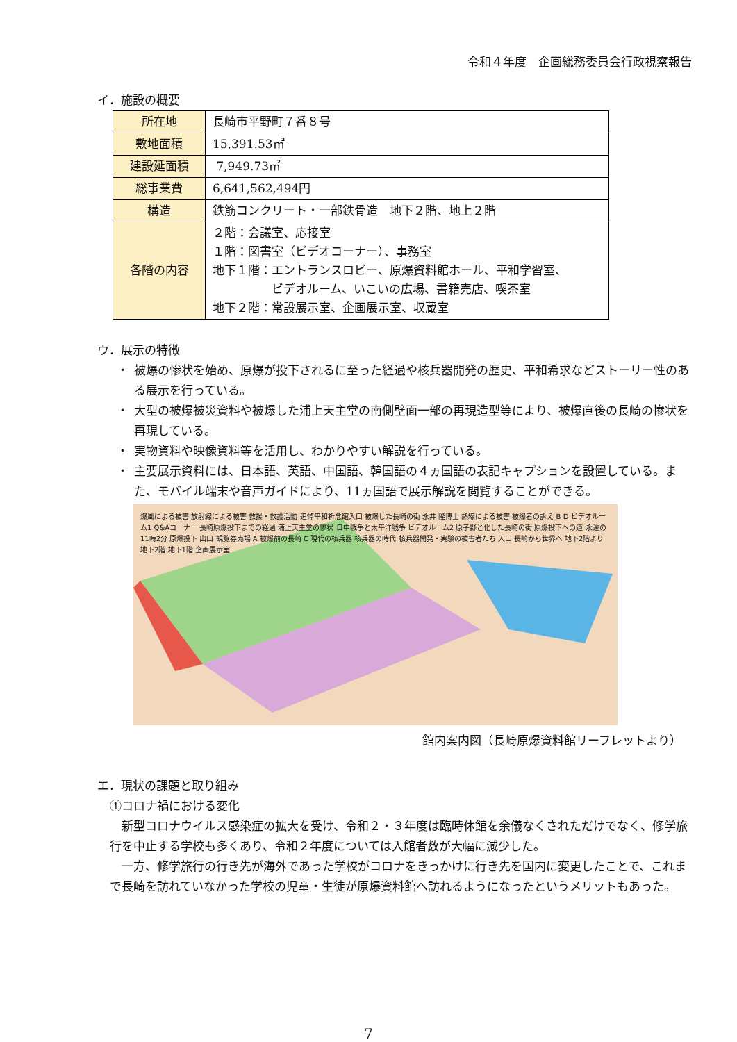令和４年度　企画総務委員会行政視察報告
イ．施設の概要
| 所在地 | 長崎市平野町７番８号 |
| 敷地面積 | 15,391.53㎡ |
| 建設延面積 | 7,949.73㎡ |
| 総事業費 | 6,641,562,494円 |
| 構造 | 鉄筋コンクリート・一部鉄骨造 地下２階、地上２階 |
| 各階の内容 | ２階：会議室、応接室 １階：図書室（ビデオコーナー）、事務室 地下１階：エントランスロビー、原爆資料館ホール、平和学習室、 ビデオルーム、いこいの広場、書籍売店、喫茶室 地下２階：常設展示室、企画展示室、収蔵室 |
ウ．展示の特徴
・ 被爆の惨状を始め、原爆が投下されるに至った経過や核兵器開発の歴史、平和希求などストーリー性のある展示を行っている。
・ 大型の被爆被災資料や被爆した浦上天主堂の南側壁面一部の再現造型等により、被爆直後の長崎の惨状を再現している。
・ 実物資料や映像資料等を活用し、わかりやすい解説を行っている。
・ 主要展示資料には、日本語、英語、中国語、韓国語の４ヵ国語の表記キャプションを設置している。また、モバイル端末や音声ガイドにより、11ヵ国語で展示解説を閲覧することができる。
爆風による被害 放射線による被害 救援・救護活動 追悼平和祈念館入口 被爆した長崎の街 永井 隆博士 熱線による被害 被爆者の訴え B D ビデオルーム1 Q&Aコーナー 長崎原爆投下までの経過 浦上天主堂の惨状 日中戦争と太平洋戦争 ビデオルーム2 原子野と化した長崎の街 原爆投下への道 永遠の11時2分 原爆投下 出口 観覧券売場 A 被爆前の長崎 C 現代の核兵器 核兵器の時代 核兵器開発・実験の被害者たち 入口 長崎から世界へ 地下2階より 地下2階 地下1階 企画展示室
館内案内図（長崎原爆資料館リーフレットより）
エ．現状の課題と取り組み
①コロナ禍における変化
新型コロナウイルス感染症の拡大を受け、令和２・３年度は臨時休館を余儀なくされただけでなく、修学旅行を中止する学校も多くあり、令和２年度については入館者数が大幅に減少した。
一方、修学旅行の行き先が海外であった学校がコロナをきっかけに行き先を国内に変更したことで、これまで長崎を訪れていなかった学校の児童・生徒が原爆資料館へ訪れるようになったというメリットもあった。
7